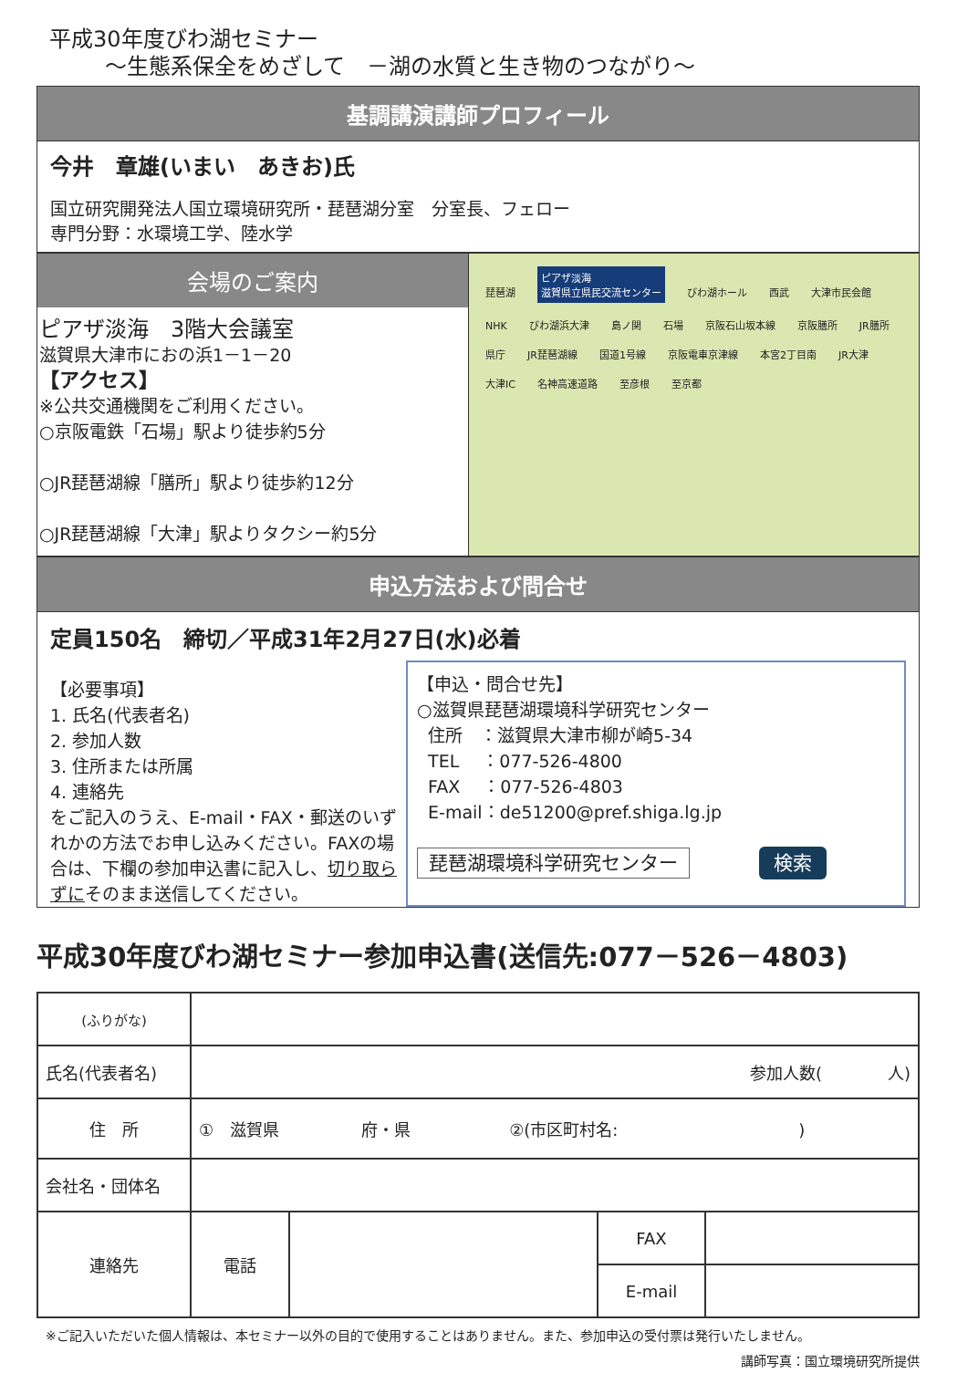平成30年度びわ湖セミナー
～生態系保全をめざして　－湖の水質と生き物のつながり～
基調講演講師プロフィール
今井　章雄(いまい　あきお)氏
国立研究開発法人国立環境研究所・琵琶湖分室　分室長、フェロー
専門分野：水環境工学、陸水学
会場のご案内
ピアザ淡海　3階大会議室
滋賀県大津市におの浜1－1－20
【アクセス】
※公共交通機関をご利用ください。
○京阪電鉄「石場」駅より徒歩約5分
○JR琵琶湖線「膳所」駅より徒歩約12分
○JR琵琶湖線「大津」駅よりタクシー約5分
琵琶湖 ピアザ淡海
滋賀県立県民交流センター びわ湖ホール 西武 大津市民会館 NHK びわ湖浜大津 島ノ関 石場 京阪石山坂本線 京阪膳所 JR膳所 県庁 JR琵琶湖線 国道1号線 京阪電車京津線 本宮2丁目南 JR大津 大津IC 名神高速道路 至彦根 至京都
申込方法および問合せ
定員150名　締切／平成31年2月27日(水)必着
【必要事項】
1. 氏名(代表者名)
2. 参加人数
3. 住所または所属
4. 連絡先
をご記入のうえ、E-mail・FAX・郵送のいずれかの方法でお申し込みください。FAXの場合は、下欄の参加申込書に記入し、切り取らずにそのまま送信してください。
【申込・問合せ先】
○滋賀県琵琶湖環境科学研究センター
住所　：滋賀県大津市柳が崎5-34
TEL　 ：077-526-4800
FAX　 ：077-526-4803
E-mail：de51200@pref.shiga.lg.jp
琵琶湖環境科学研究センター　　　　検索
平成30年度びわ湖セミナー参加申込書(送信先:077－526－4803)
| (ふりがな) | | | | |
| 氏名(代表者名) | 参加人数( 人) | | | |
| 住 所 | ① 滋賀県 府・県 ②(市区町村名: ) | | | |
| 会社名・団体名 | | | | |
| 連絡先 | 電話 | | FAX | |
| | | | E-mail | |
※ご記入いただいた個人情報は、本セミナー以外の目的で使用することはありません。また、参加申込の受付票は発行いたしません。
講師写真：国立環境研究所提供